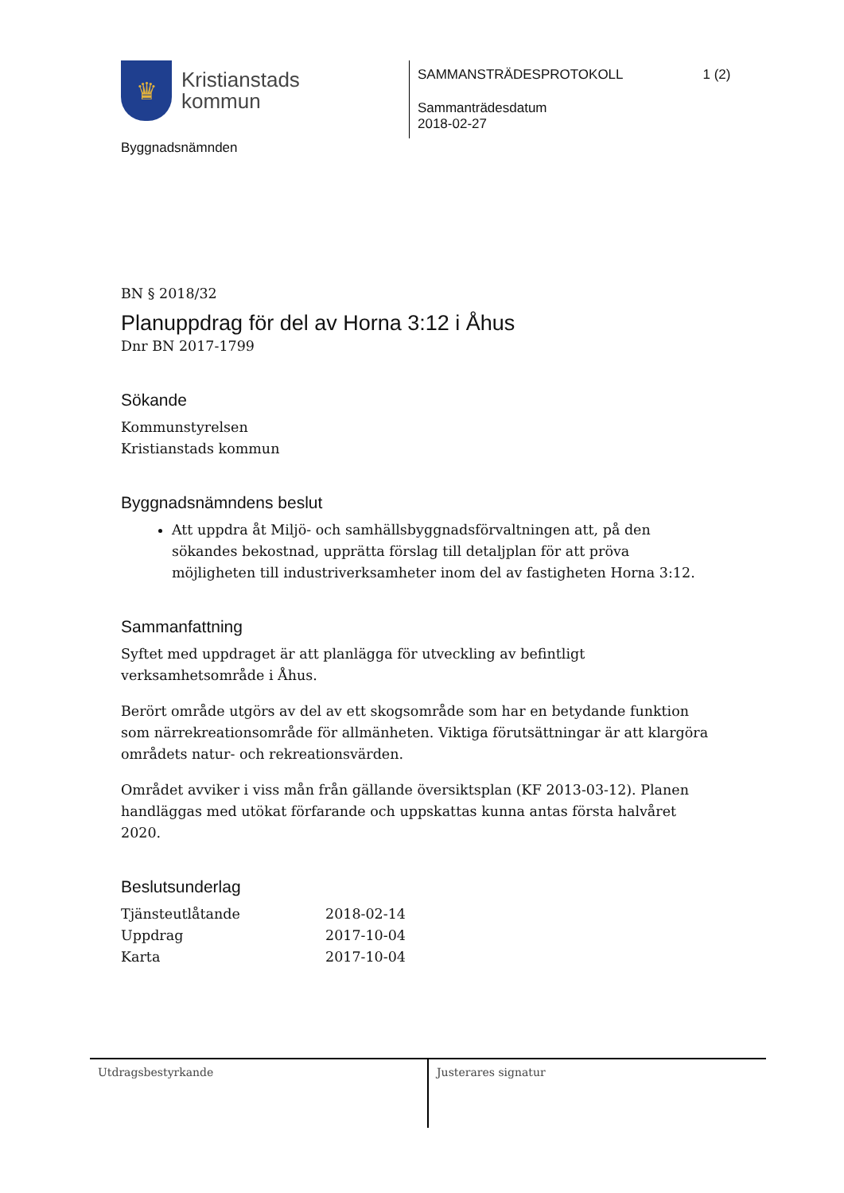♛
Kristianstads
kommun
Byggnadsnämnden
SAMMANSTRÄDESPROTOKOLL 1 (2)
Sammanträdesdatum
2018-02-27
BN § 2018/32
Planuppdrag för del av Horna 3:12 i Åhus
Dnr BN 2017-1799
Sökande
Kommunstyrelsen
Kristianstads kommun
Byggnadsnämndens beslut
Att uppdra åt Miljö- och samhällsbyggnadsförvaltningen att, på den sökandes bekostnad, upprätta förslag till detaljplan för att pröva möjligheten till industriverksamheter inom del av fastigheten Horna 3:12.
Sammanfattning
Syftet med uppdraget är att planlägga för utveckling av befintligt verksamhetsområde i Åhus.
Berört område utgörs av del av ett skogsområde som har en betydande funktion som närrekreationsområde för allmänheten. Viktiga förutsättningar är att klargöra områdets natur- och rekreationsvärden.
Området avviker i viss mån från gällande översiktsplan (KF 2013-03-12). Planen handläggas med utökat förfarande och uppskattas kunna antas första halvåret 2020.
Beslutsunderlag
| Tjänsteutlåtande | 2018-02-14 |
| Uppdrag | 2017-10-04 |
| Karta | 2017-10-04 |
Utdragsbestyrkande Justerares signatur